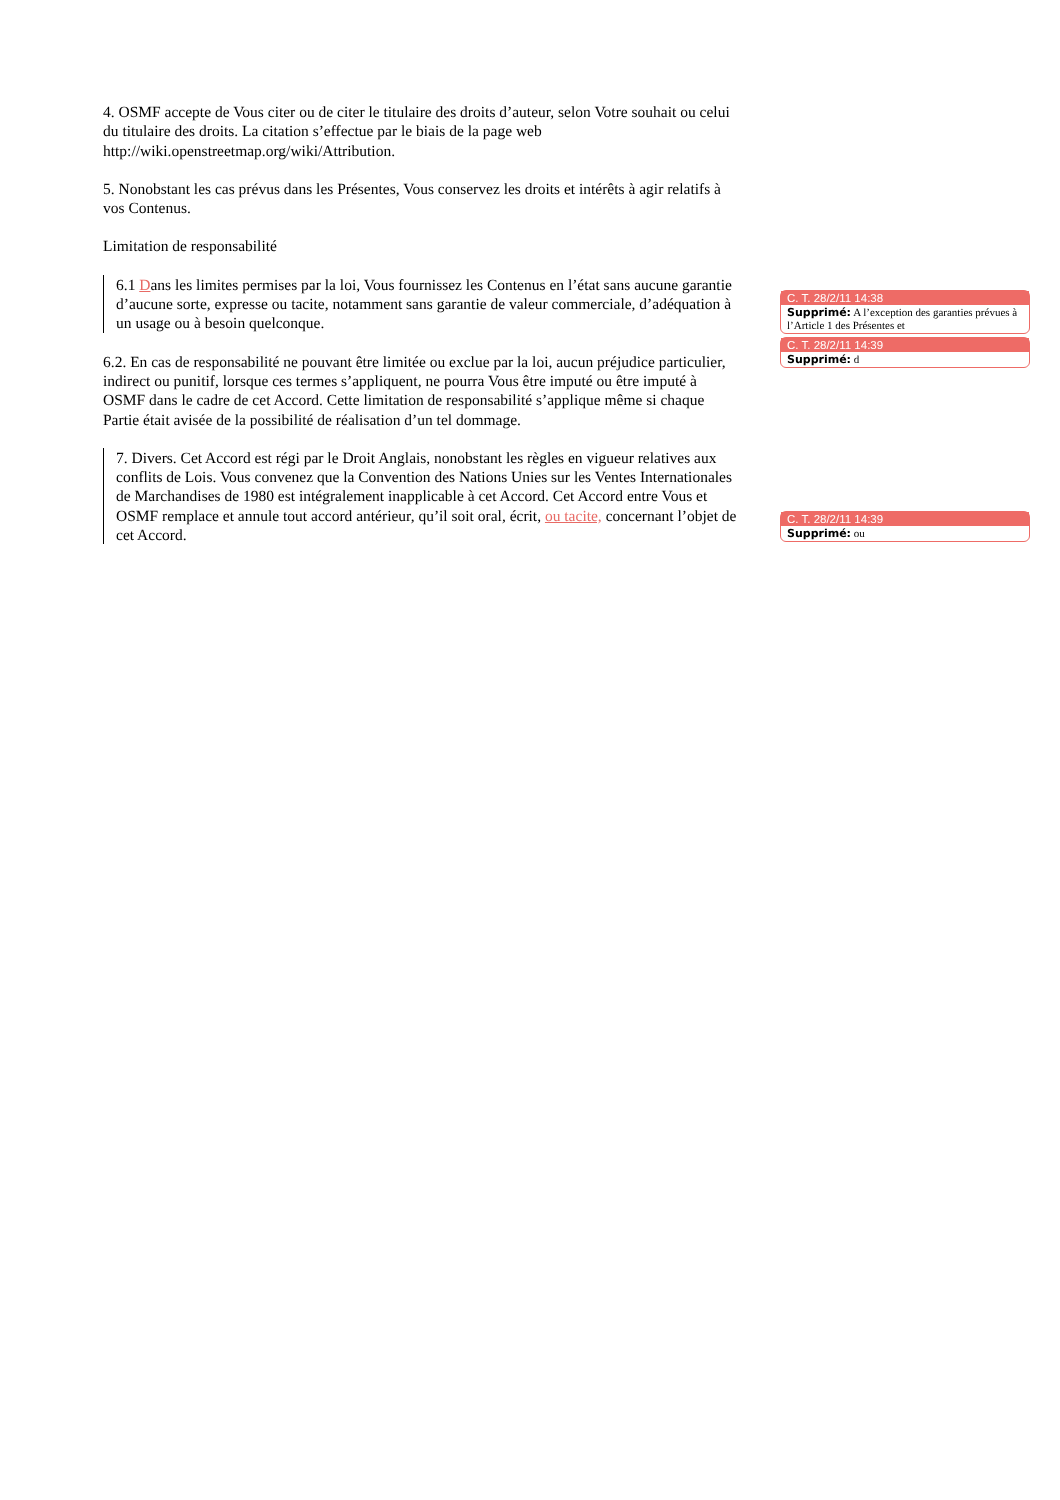4. OSMF accepte de Vous citer ou de citer le titulaire des droits d’auteur, selon Votre souhait ou celui du titulaire des droits. La citation s’effectue par le biais de la page web http://wiki.openstreetmap.org/wiki/Attribution.
5. Nonobstant les cas prévus dans les Présentes, Vous conservez les droits et intérêts à agir relatifs à vos Contenus.
Limitation de responsabilité
6.1 Dans les limites permises par la loi, Vous fournissez les Contenus en l’état sans aucune garantie d’aucune sorte, expresse ou tacite, notamment sans garantie de valeur commerciale, d’adéquation à un usage ou à besoin quelconque.
6.2. En cas de responsabilité ne pouvant être limitée ou exclue par la loi, aucun préjudice particulier, indirect ou punitif, lorsque ces termes s’appliquent, ne pourra Vous être imputé ou être imputé à OSMF dans le cadre de cet Accord. Cette limitation de responsabilité s’applique même si chaque Partie était avisée de la possibilité de réalisation d’un tel dommage.
7. Divers. Cet Accord est régi par le Droit Anglais, nonobstant les règles en vigueur relatives aux conflits de Lois. Vous convenez que la Convention des Nations Unies sur les Ventes Internationales de Marchandises de 1980 est intégralement inapplicable à cet Accord. Cet Accord entre Vous et OSMF remplace et annule tout accord antérieur, qu’il soit oral, écrit, ou tacite, concernant l’objet de cet Accord.
C. T. 28/2/11 14:38
Supprimé: A l’exception des garanties prévues à l’Article 1 des Présentes et
C. T. 28/2/11 14:39
Supprimé: d
C. T. 28/2/11 14:39
Supprimé: ou